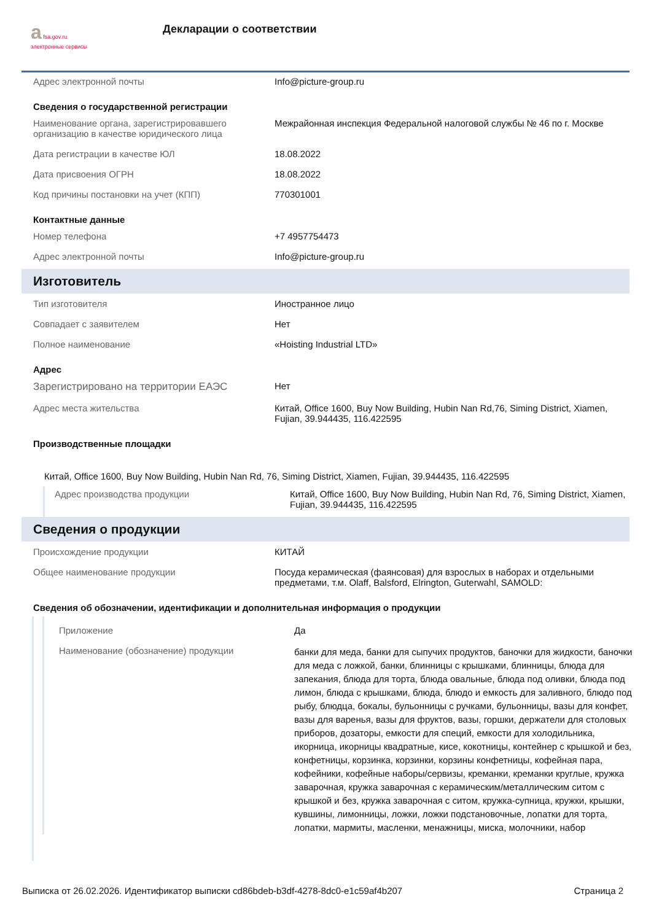а fsa.gov.ru
электронные сервисы
Декларации о соответствии
Адрес электронной почты Info@picture-group.ru
Сведения о государственной регистрации
Наименование органа, зарегистрировавшего организацию в качестве юридического лица
Межрайонная инспекция Федеральной налоговой службы № 46 по г. Москве
Дата регистрации в качестве ЮЛ 18.08.2022
Дата присвоения ОГРН 18.08.2022
Код причины постановки на учет (КПП) 770301001
Контактные данные
Номер телефона +7 4957754473
Адрес электронной почты Info@picture-group.ru
Изготовитель
Тип изготовителя Иностранное лицо
Совпадает с заявителем Нет
Полное наименование «Hoisting Industrial LTD»
Адрес
Зарегистрировано на территории ЕАЭС Нет
Адрес места жительства Китай, Office 1600, Buy Now Building, Hubin Nan Rd,76, Siming District, Xiamen, Fujian, 39.944435, 116.422595
Производственные площадки
Китай, Office 1600, Buy Now Building, Hubin Nan Rd, 76, Siming District, Xiamen, Fujian, 39.944435, 116.422595
Адрес производства продукции Китай, Office 1600, Buy Now Building, Hubin Nan Rd, 76, Siming District, Xiamen, Fujian, 39.944435, 116.422595
Сведения о продукции
Происхождение продукции КИТАЙ
Общее наименование продукции Посуда керамическая (фаянсовая) для взрослых в наборах и отдельными предметами, т.м. Olaff, Balsford, Elrington, Guterwahl, SAMOLD:
Сведения об обозначении, идентификации и дополнительная информация о продукции
Приложение Да
Наименование (обозначение) продукции
банки для меда, банки для сыпучих продуктов, баночки для жидкости, баночки для меда с ложкой, банки, блинницы с крышками, блинницы, блюда для запекания, блюда для торта, блюда овальные, блюда под оливки, блюда под лимон, блюда с крышками, блюда, блюдо и емкость для заливного, блюдо под рыбу, блюдца, бокалы, бульонницы с ручками, бульонницы, вазы для конфет, вазы для варенья, вазы для фруктов, вазы, горшки, держатели для столовых приборов, дозаторы, емкости для специй, емкости для холодильника, икорница, икорницы квадратные, кисе, кокотницы, контейнер с крышкой и без, конфетницы, корзинка, корзинки, корзины конфетницы, кофейная пара, кофейники, кофейные наборы/сервизы, креманки, креманки круглые, кружка заварочная, кружка заварочная с керамическим/металлическим ситом с крышкой и без, кружка заварочная с ситом, кружка-супница, кружки, крышки, кувшины, лимонницы, ложки, ложки подстановочные, лопатки для торта, лопатки, мармиты, масленки, менажницы, миска, молочники, набор
Выписка от 26.02.2026. Идентификатор выписки cd86bdeb-b3df-4278-8dc0-e1c59af4b207 Страница 2